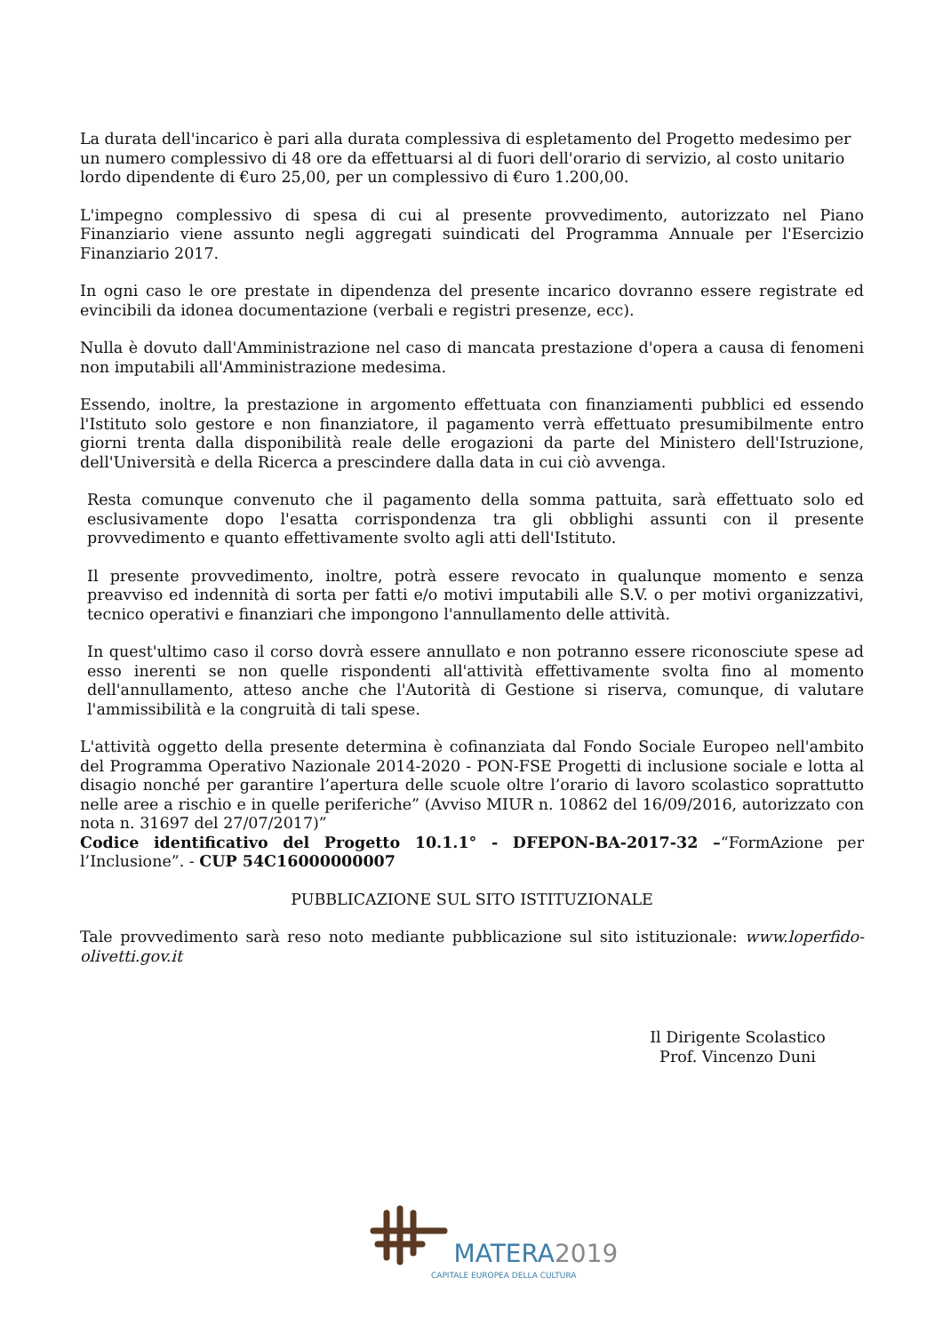La durata dell'incarico è pari alla durata complessiva di espletamento del Progetto medesimo per un numero complessivo di 48 ore da effettuarsi al di fuori dell'orario di servizio, al costo unitario lordo dipendente di €uro 25,00, per un complessivo di €uro 1.200,00.
L'impegno complessivo di spesa di cui al presente provvedimento, autorizzato nel Piano Finanziario viene assunto negli aggregati suindicati del Programma Annuale per l'Esercizio Finanziario 2017.
In ogni caso le ore prestate in dipendenza del presente incarico dovranno essere registrate ed evincibili da idonea documentazione (verbali e registri presenze, ecc).
Nulla è dovuto dall'Amministrazione nel caso di mancata prestazione d'opera a causa di fenomeni non imputabili all'Amministrazione medesima.
Essendo, inoltre, la prestazione in argomento effettuata con finanziamenti pubblici ed essendo l'Istituto solo gestore e non finanziatore, il pagamento verrà effettuato presumibilmente entro giorni trenta dalla disponibilità reale delle erogazioni da parte del Ministero dell'Istruzione, dell'Università e della Ricerca a prescindere dalla data in cui ciò avvenga.
Resta comunque convenuto che il pagamento della somma pattuita, sarà effettuato solo ed esclusivamente dopo l'esatta corrispondenza tra gli obblighi assunti con il presente provvedimento e quanto effettivamente svolto agli atti dell'Istituto.
Il presente provvedimento, inoltre, potrà essere revocato in qualunque momento e senza preavviso ed indennità di sorta per fatti e/o motivi imputabili alle S.V. o per motivi organizzativi, tecnico operativi e finanziari che impongono l'annullamento delle attività.
In quest'ultimo caso il corso dovrà essere annullato e non potranno essere riconosciute spese ad esso inerenti se non quelle rispondenti all'attività effettivamente svolta fino al momento dell'annullamento, atteso anche che l'Autorità di Gestione si riserva, comunque, di valutare l'ammissibilità e la congruità di tali spese.
L'attività oggetto della presente determina è cofinanziata dal Fondo Sociale Europeo nell'ambito del Programma Operativo Nazionale 2014-2020 - PON-FSE Progetti di inclusione sociale e lotta al disagio nonché per garantire l’apertura delle scuole oltre l’orario di lavoro scolastico soprattutto nelle aree a rischio e in quelle periferiche” (Avviso MIUR n. 10862 del 16/09/2016, autorizzato con nota n. 31697 del 27/07/2017)”
Codice identificativo del Progetto 10.1.1° - DFEPON-BA-2017-32 –“FormAzione per l’Inclusione”. - CUP 54C16000000007
PUBBLICAZIONE SUL SITO ISTITUZIONALE
Tale provvedimento sarà reso noto mediante pubblicazione sul sito istituzionale: www.loperfido-olivetti.gov.it
Il Dirigente Scolastico
Prof. Vincenzo Duni
MATERA 2019
CAPITALE EUROPEA DELLA CULTURA